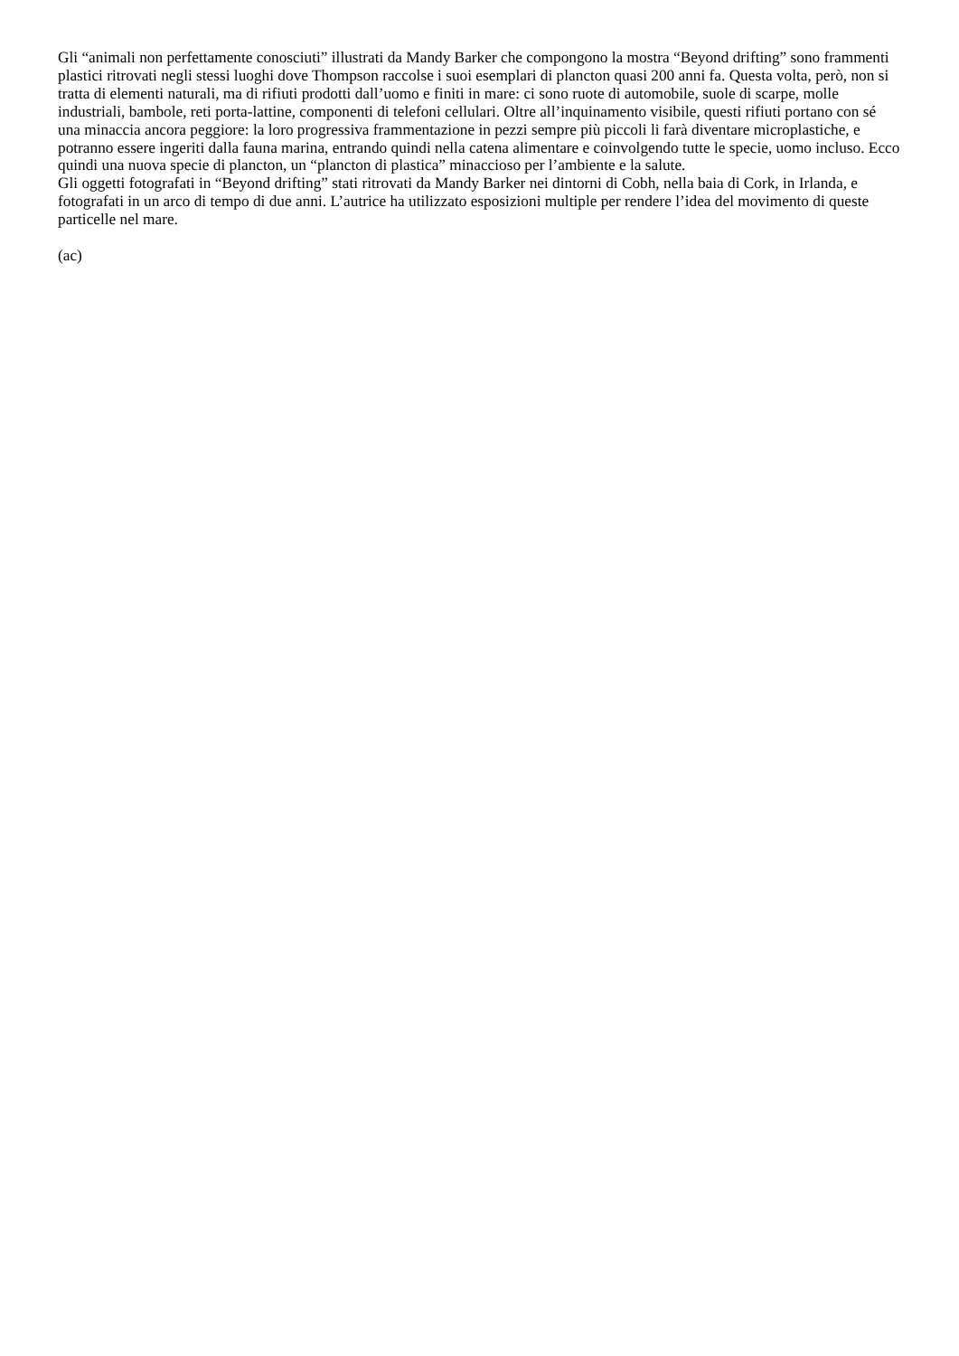Gli “animali non perfettamente conosciuti” illustrati da Mandy Barker che compongono la mostra “Beyond drifting” sono frammenti plastici ritrovati negli stessi luoghi dove Thompson raccolse i suoi esemplari di plancton quasi 200 anni fa. Questa volta, però, non si tratta di elementi naturali, ma di rifiuti prodotti dall’uomo e finiti in mare: ci sono ruote di automobile, suole di scarpe, molle industriali, bambole, reti porta-lattine, componenti di telefoni cellulari. Oltre all’inquinamento visibile, questi rifiuti portano con sé una minaccia ancora peggiore: la loro progressiva frammentazione in pezzi sempre più piccoli li farà diventare microplastiche, e potranno essere ingeriti dalla fauna marina, entrando quindi nella catena alimentare e coinvolgendo tutte le specie, uomo incluso. Ecco quindi una nuova specie di plancton, un “plancton di plastica” minaccioso per l’ambiente e la salute.
Gli oggetti fotografati in “Beyond drifting” stati ritrovati da Mandy Barker nei dintorni di Cobh, nella baia di Cork, in Irlanda, e fotografati in un arco di tempo di due anni. L’autrice ha utilizzato esposizioni multiple per rendere l’idea del movimento di queste particelle nel mare.
(ac)